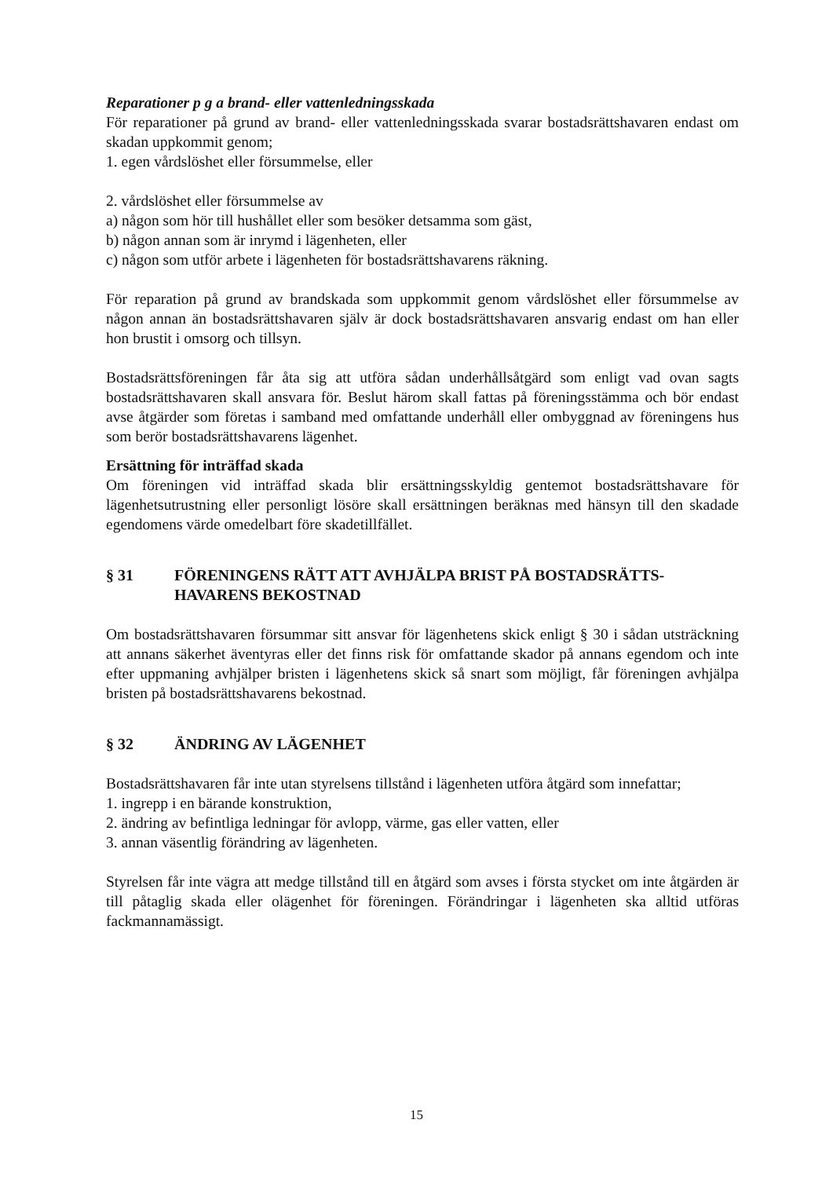Reparationer p g a brand- eller vattenledningsskada
För reparationer på grund av brand- eller vattenledningsskada svarar bostadsrättshavaren endast om skadan uppkommit genom;
1. egen vårdslöshet eller försummelse, eller
2. vårdslöshet eller försummelse av
a) någon som hör till hushållet eller som besöker detsamma som gäst,
b) någon annan som är inrymd i lägenheten, eller
c) någon som utför arbete i lägenheten för bostadsrättshavarens räkning.
För reparation på grund av brandskada som uppkommit genom vårdslöshet eller försummelse av någon annan än bostadsrättshavaren själv är dock bostadsrättshavaren ansvarig endast om han eller hon brustit i omsorg och tillsyn.
Bostadsrättsföreningen får åta sig att utföra sådan underhållsåtgärd som enligt vad ovan sagts bostadsrättshavaren skall ansvara för. Beslut härom skall fattas på föreningsstämma och bör endast avse åtgärder som företas i samband med omfattande underhåll eller ombyggnad av föreningens hus som berör bostadsrättshavarens lägenhet.
Ersättning för inträffad skada
Om föreningen vid inträffad skada blir ersättningsskyldig gentemot bostadsrättshavare för lägenhetsutrustning eller personligt lösöre skall ersättningen beräknas med hänsyn till den skadade egendomens värde omedelbart före skadetillfället.
§ 31 FÖRENINGENS RÄTT ATT AVHJÄLPA BRIST PÅ BOSTADSRÄTTS-HAVARENS BEKOSTNAD
Om bostadsrättshavaren försummar sitt ansvar för lägenhetens skick enligt § 30 i sådan utsträckning att annans säkerhet äventyras eller det finns risk för omfattande skador på annans egendom och inte efter uppmaning avhjälper bristen i lägenhetens skick så snart som möjligt, får föreningen avhjälpa bristen på bostadsrättshavarens bekostnad.
§ 32 ÄNDRING AV LÄGENHET
Bostadsrättshavaren får inte utan styrelsens tillstånd i lägenheten utföra åtgärd som innefattar;
1. ingrepp i en bärande konstruktion,
2. ändring av befintliga ledningar för avlopp, värme, gas eller vatten, eller
3. annan väsentlig förändring av lägenheten.
Styrelsen får inte vägra att medge tillstånd till en åtgärd som avses i första stycket om inte åtgärden är till påtaglig skada eller olägenhet för föreningen. Förändringar i lägenheten ska alltid utföras fackmannamässigt.
15